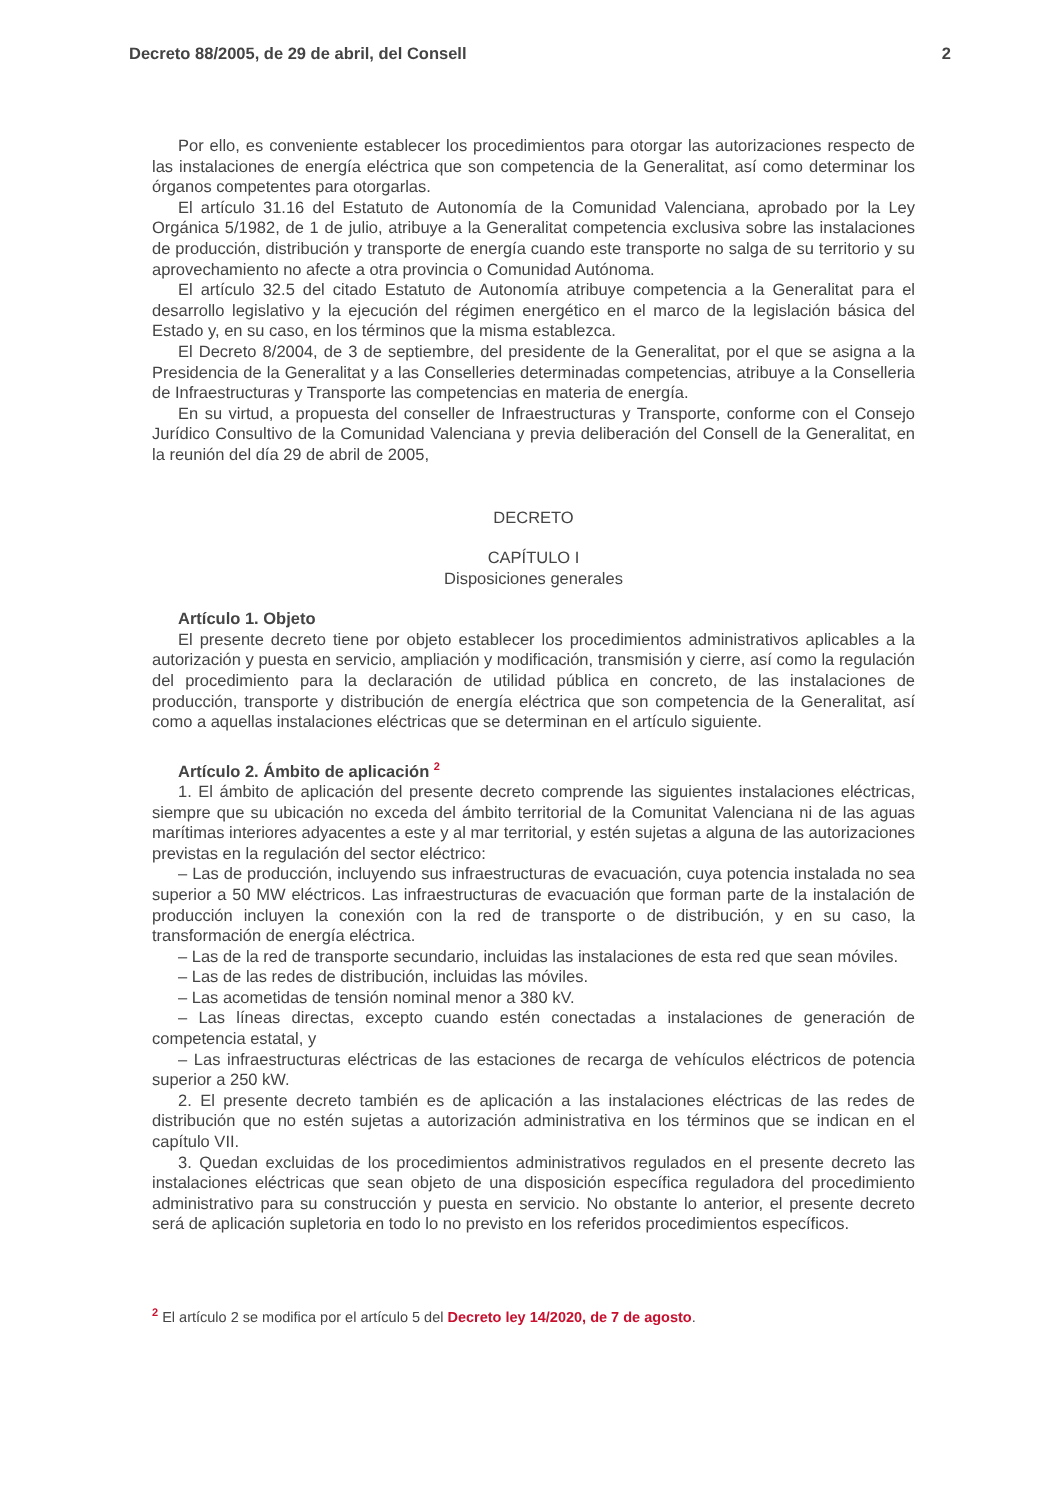Decreto 88/2005, de 29 de abril, del Consell 2
Por ello, es conveniente establecer los procedimientos para otorgar las autorizaciones respecto de las instalaciones de energía eléctrica que son competencia de la Generalitat, así como determinar los órganos competentes para otorgarlas.
El artículo 31.16 del Estatuto de Autonomía de la Comunidad Valenciana, aprobado por la Ley Orgánica 5/1982, de 1 de julio, atribuye a la Generalitat competencia exclusiva sobre las instalaciones de producción, distribución y transporte de energía cuando este transporte no salga de su territorio y su aprovechamiento no afecte a otra provincia o Comunidad Autónoma.
El artículo 32.5 del citado Estatuto de Autonomía atribuye competencia a la Generalitat para el desarrollo legislativo y la ejecución del régimen energético en el marco de la legislación básica del Estado y, en su caso, en los términos que la misma establezca.
El Decreto 8/2004, de 3 de septiembre, del presidente de la Generalitat, por el que se asigna a la Presidencia de la Generalitat y a las Conselleries determinadas competencias, atribuye a la Conselleria de Infraestructuras y Transporte las competencias en materia de energía.
En su virtud, a propuesta del conseller de Infraestructuras y Transporte, conforme con el Consejo Jurídico Consultivo de la Comunidad Valenciana y previa deliberación del Consell de la Generalitat, en la reunión del día 29 de abril de 2005,
DECRETO
CAPÍTULO I
Disposiciones generales
Artículo 1. Objeto
El presente decreto tiene por objeto establecer los procedimientos administrativos aplicables a la autorización y puesta en servicio, ampliación y modificación, transmisión y cierre, así como la regulación del procedimiento para la declaración de utilidad pública en concreto, de las instalaciones de producción, transporte y distribución de energía eléctrica que son competencia de la Generalitat, así como a aquellas instalaciones eléctricas que se determinan en el artículo siguiente.
Artículo 2. Ámbito de aplicación <sup>2</sup>
1. El ámbito de aplicación del presente decreto comprende las siguientes instalaciones eléctricas, siempre que su ubicación no exceda del ámbito territorial de la Comunitat Valenciana ni de las aguas marítimas interiores adyacentes a este y al mar territorial, y estén sujetas a alguna de las autorizaciones previstas en la regulación del sector eléctrico:
– Las de producción, incluyendo sus infraestructuras de evacuación, cuya potencia instalada no sea superior a 50 MW eléctricos. Las infraestructuras de evacuación que forman parte de la instalación de producción incluyen la conexión con la red de transporte o de distribución, y en su caso, la transformación de energía eléctrica.
– Las de la red de transporte secundario, incluidas las instalaciones de esta red que sean móviles.
– Las de las redes de distribución, incluidas las móviles.
– Las acometidas de tensión nominal menor a 380 kV.
– Las líneas directas, excepto cuando estén conectadas a instalaciones de generación de competencia estatal, y
– Las infraestructuras eléctricas de las estaciones de recarga de vehículos eléctricos de potencia superior a 250 kW.
2. El presente decreto también es de aplicación a las instalaciones eléctricas de las redes de distribución que no estén sujetas a autorización administrativa en los términos que se indican en el capítulo VII.
3. Quedan excluidas de los procedimientos administrativos regulados en el presente decreto las instalaciones eléctricas que sean objeto de una disposición específica reguladora del procedimiento administrativo para su construcción y puesta en servicio. No obstante lo anterior, el presente decreto será de aplicación supletoria en todo lo no previsto en los referidos procedimientos específicos.
<sup>2</sup> El artículo 2 se modifica por el artículo 5 del Decreto ley 14/2020, de 7 de agosto.